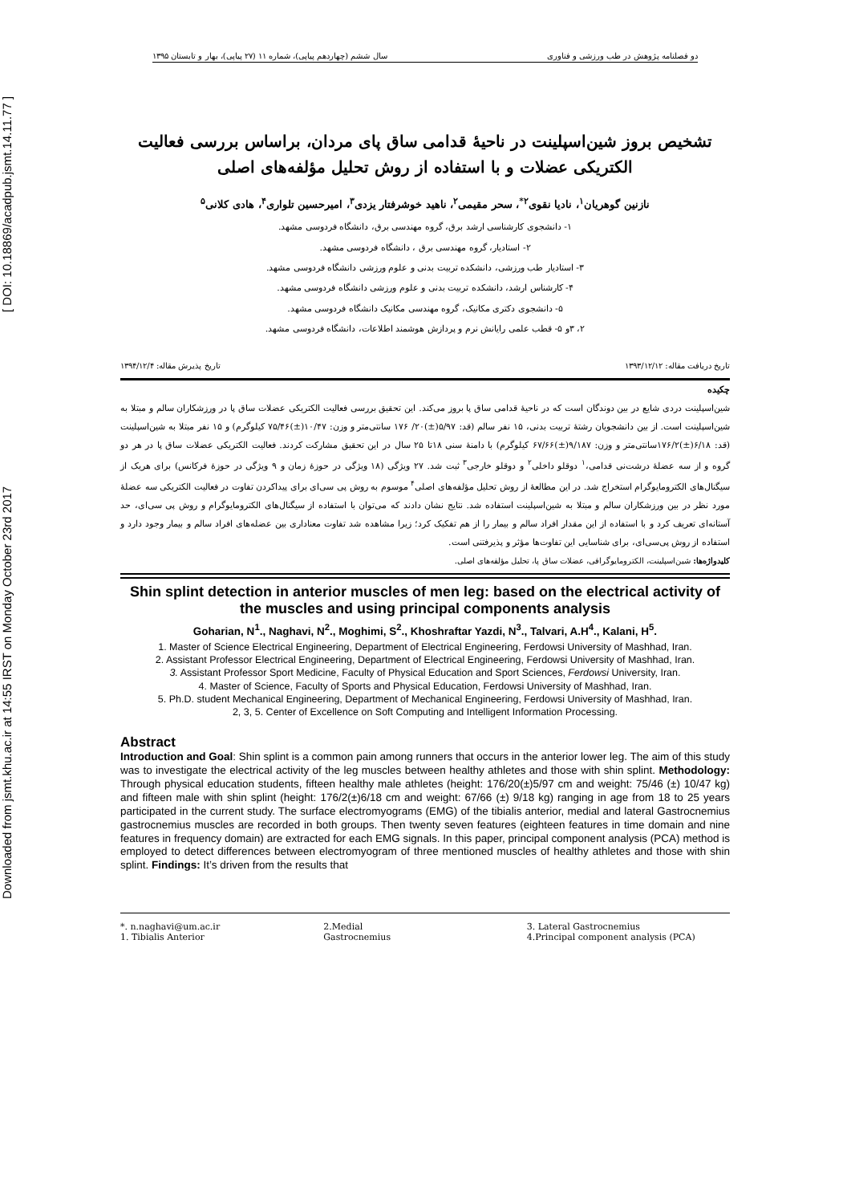Downloaded from jsmt.khu.ac.ir at 14:55 IRST on Monday October 23rd 2017 [ DOI: 10.18869/acadpub.jsmt.14.11.77 ]
دو فصلنامه پژوهش در طب ورزشی و فناوری سال ششم (چهاردهم پیاپی)، شماره ۱۱ (۲۷ پیاپی)، بهار و تابستان ۱۳۹۵
تشخیص بروز شین‌اسپلینت در ناحیهٔ قدامی ساق پای مردان، براساس بررسی فعالیت الکتریکی عضلات و با استفاده از روش تحلیل مؤلفه‌های اصلی
نازنین گوهریان<sup>۱</sup>، نادیا نقوی<sup>۲*</sup>، سحر مقیمی<sup>۲</sup>، ناهید خوشرفتار یزدی<sup>۳</sup>، امیرحسین تلواری<sup>۴</sup>، هادی کلانی<sup>۵</sup>
۱- دانشجوی کارشناسی ارشد برق، گروه مهندسی برق، دانشگاه فردوسی مشهد.
۲- استادیار، گروه مهندسی برق ، دانشگاه فردوسی مشهد.
۳- استادیار طب ورزشی، دانشکده تربیت بدنی و علوم ورزشی دانشگاه فردوسی مشهد.
۴- کارشناس ارشد، دانشکده تربیت بدنی و علوم ورزشی دانشگاه فردوسی مشهد.
۵- دانشجوی دکتری مکانیک، گروه مهندسی مکانیک دانشگاه فردوسی مشهد.
۲، ۳و ۵- قطب علمی رایانش نرم و پردازش هوشمند اطلاعات، دانشگاه فردوسی مشهد.
تاریخ دریافت مقاله: ۱۳۹۳/۱۲/۱۲ تاریخ پذیرش مقاله: ۱۳۹۴/۱۲/۴
چکیده
شین‌اسپلینت دردی شایع در بین دوندگان است که در ناحیهٔ قدامی ساق پا بروز می‌کند. این تحقیق بررسی فعالیت الکتریکی عضلات ساق پا در ورزشکاران سالم و مبتلا به شین‌اسپلینت است. از بین دانشجویان رشتهٔ تربیت بدنی، ۱۵ نفر سالم (قد: ۵/۹۷(±)۲۰/ ۱۷۶ سانتی‌متر و وزن: ۱۰/۴۷(±)۷۵/۴۶ کیلوگرم) و ۱۵ نفر مبتلا به شین‌اسپلینت (قد: ۶/۱۸(±)۱۷۶/۲سانتی‌متر و وزن: ۹/۱۸۷(±)۶۷/۶۶ کیلوگرم) با دامنهٔ سنی ۱۸تا ۲۵ سال در این تحقیق مشارکت کردند. فعالیت الکتریکی عضلات ساق پا در هر دو گروه و از سه عضلهٔ درشت‌نی قدامی،<sup>۱</sup> دوقلو داخلی<sup>۲</sup> و دوقلو خارجی<sup>۳</sup> ثبت شد. ۲۷ ویژگی (۱۸ ویژگی در حوزهٔ زمان و ۹ ویژگی در حوزهٔ فرکانس) برای هریک از سیگنال‌های الکترومایوگرام استخراج شد. در این مطالعهٔ از روش تحلیل مؤلفه‌های اصلی<sup>۴</sup> موسوم به روش پی سی‌ای برای پیداکردن تفاوت در فعالیت الکتریکی سه عضلهٔ مورد نظر در بین ورزشکاران سالم و مبتلا به شین‌اسپلینت استفاده شد. نتایج نشان دادند که می‌توان با استفاده از سیگنال‌های الکترومایوگرام و روش پی سی‌ای، حد آستانه‌ای تعریف کرد و با استفاده از این مقدار افراد سالم و بیمار را از هم تفکیک کرد؛ زیرا مشاهده شد تفاوت معناداری بین عضله‌های افراد سالم و بیمار وجود دارد و استفاده از روش پی‌سی‌ای، برای شناسایی این تفاوت‌ها مؤثر و پذیرفتنی است.
کلیدواژه‌ها: شین‌اسپلینت، الکترومایوگرافی، عضلات ساق پا، تحلیل مؤلفه‌های اصلی.
Shin splint detection in anterior muscles of men leg: based on the electrical activity of the muscles and using principal components analysis
Goharian, N<sup>1</sup>., Naghavi, N<sup>2</sup>., Moghimi, S<sup>2</sup>., Khoshraftar Yazdi, N<sup>3</sup>., Talvari, A.H<sup>4</sup>., Kalani, H<sup>5</sup>.
1. Master of Science Electrical Engineering, Department of Electrical Engineering, Ferdowsi University of Mashhad, Iran.
2. Assistant Professor Electrical Engineering, Department of Electrical Engineering, Ferdowsi University of Mashhad, Iran.
3. Assistant Professor Sport Medicine, Faculty of Physical Education and Sport Sciences, Ferdowsi University, Iran.
4. Master of Science, Faculty of Sports and Physical Education, Ferdowsi University of Mashhad, Iran.
5. Ph.D. student Mechanical Engineering, Department of Mechanical Engineering, Ferdowsi University of Mashhad, Iran.
2, 3, 5. Center of Excellence on Soft Computing and Intelligent Information Processing.
Abstract
Introduction and Goal: Shin splint is a common pain among runners that occurs in the anterior lower leg. The aim of this study was to investigate the electrical activity of the leg muscles between healthy athletes and those with shin splint. Methodology: Through physical education students, fifteen healthy male athletes (height: 176/20(±)5/97 cm and weight: 75/46 (±) 10/47 kg) and fifteen male with shin splint (height: 176/2(±)6/18 cm and weight: 67/66 (±) 9/18 kg) ranging in age from 18 to 25 years participated in the current study. The surface electromyograms (EMG) of the tibialis anterior, medial and lateral Gastrocnemius gastrocnemius muscles are recorded in both groups. Then twenty seven features (eighteen features in time domain and nine features in frequency domain) are extracted for each EMG signals. In this paper, principal component analysis (PCA) method is employed to detect differences between electromyogram of three mentioned muscles of healthy athletes and those with shin splint. Findings: It’s driven from the results that
*. n.naghavi@um.ac.ir
1. Tibialis Anterior
2.Medial
Gastrocnemius
3. Lateral Gastrocnemius
4.Principal component analysis (PCA)